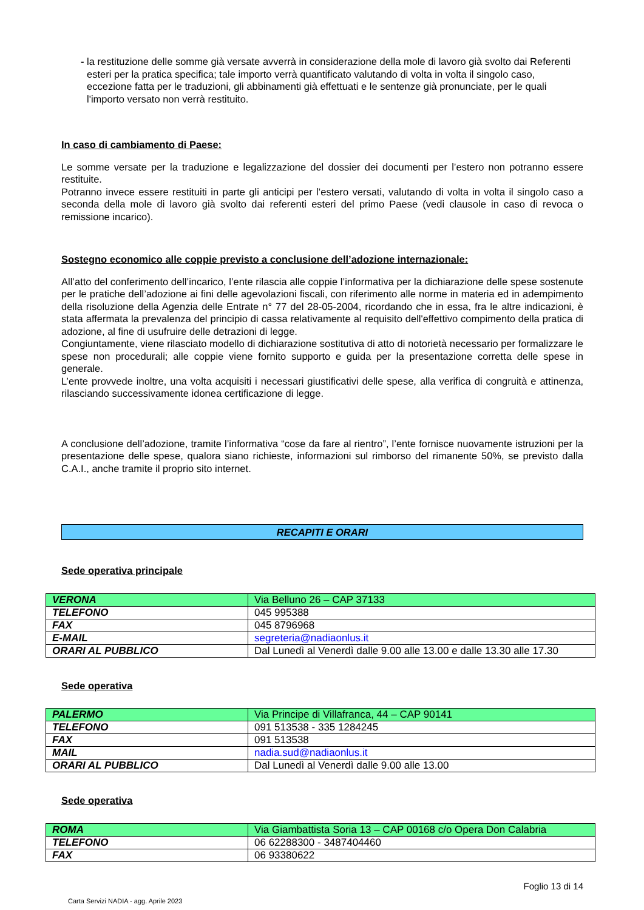- la restituzione delle somme già versate avverrà in considerazione della mole di lavoro già svolto dai Referenti esteri per la pratica specifica; tale importo verrà quantificato valutando di volta in volta il singolo caso, eccezione fatta per le traduzioni, gli abbinamenti già effettuati e le sentenze già pronunciate, per le quali l'importo versato non verrà restituito.
In caso di cambiamento di Paese:
Le somme versate per la traduzione e legalizzazione del dossier dei documenti per l’estero non potranno essere restituite.
Potranno invece essere restituiti in parte gli anticipi per l’estero versati, valutando di volta in volta il singolo caso a seconda della mole di lavoro già svolto dai referenti esteri del primo Paese (vedi clausole in caso di revoca o remissione incarico).
Sostegno economico alle coppie previsto a conclusione dell’adozione internazionale:
All’atto del conferimento dell’incarico, l’ente rilascia alle coppie l’informativa per la dichiarazione delle spese sostenute per le pratiche dell’adozione ai fini delle agevolazioni fiscali, con riferimento alle norme in materia ed in adempimento della risoluzione della Agenzia delle Entrate n° 77 del 28-05-2004, ricordando che in essa, fra le altre indicazioni, è stata affermata la prevalenza del principio di cassa relativamente al requisito dell'effettivo compimento della pratica di adozione, al fine di usufruire delle detrazioni di legge.
Congiuntamente, viene rilasciato modello di dichiarazione sostitutiva di atto di notorietà necessario per formalizzare le spese non procedurali; alle coppie viene fornito supporto e guida per la presentazione corretta delle spese in generale.
L’ente provvede inoltre, una volta acquisiti i necessari giustificativi delle spese, alla verifica di congruità e attinenza, rilasciando successivamente idonea certificazione di legge.
A conclusione dell’adozione, tramite l’informativa “cose da fare al rientro”, l’ente fornisce nuovamente istruzioni per la presentazione delle spese, qualora siano richieste, informazioni sul rimborso del rimanente 50%, se previsto dalla C.A.I., anche tramite il proprio sito internet.
RECAPITI E ORARI
Sede operativa principale
| VERONA | Via Belluno 26 – CAP 37133 |
| TELEFONO | 045 995388 |
| FAX | 045 8796968 |
| E-MAIL | segreteria@nadiaonlus.it |
| ORARI AL PUBBLICO | Dal Lunedì al Venerdì dalle 9.00 alle 13.00 e dalle 13.30 alle 17.30 |
Sede operativa
| PALERMO | Via Principe di Villafranca, 44 – CAP 90141 |
| TELEFONO | 091 513538 - 335 1284245 |
| FAX | 091 513538 |
| MAIL | nadia.sud@nadiaonlus.it |
| ORARI AL PUBBLICO | Dal Lunedì al Venerdì dalle 9.00 alle 13.00 |
Sede operativa
| ROMA | Via Giambattista Soria 13 – CAP 00168 c/o Opera Don Calabria |
| TELEFONO | 06 62288300 - 3487404460 |
| FAX | 06 93380622 |
Foglio 13 di 14
Carta Servizi NADIA - agg. Aprile 2023